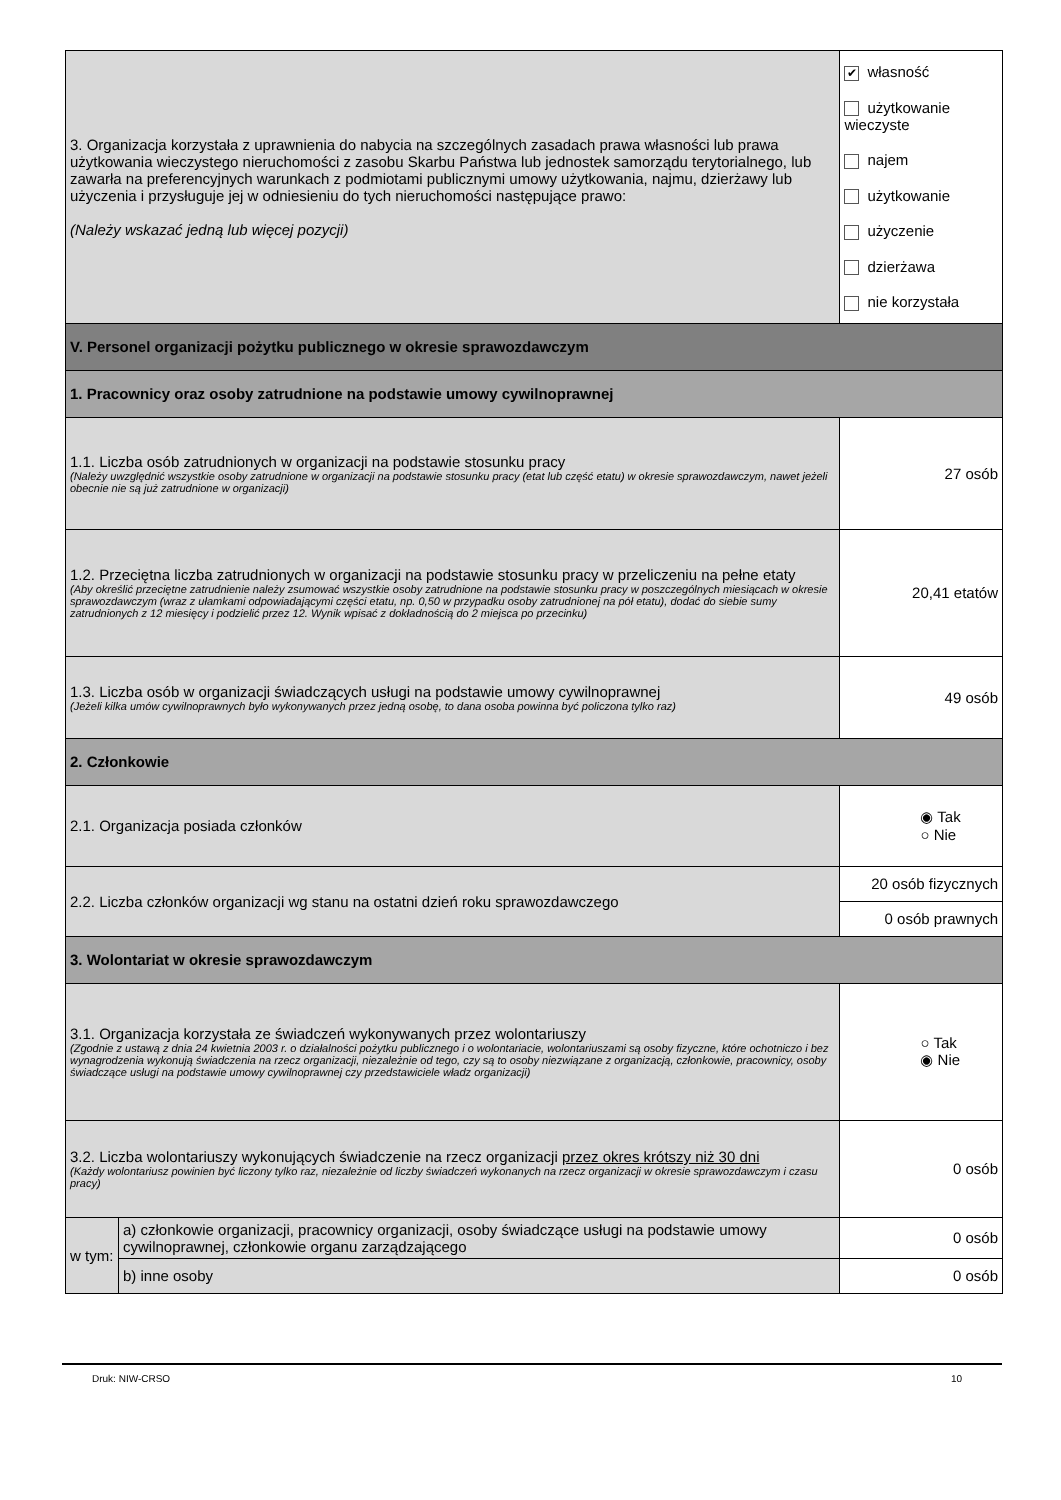| 3. Organizacja korzystała z uprawnienia do nabycia na szczególnych zasadach prawa własności lub prawa użytkowania wieczystego nieruchomości z zasobu Skarbu Państwa lub jednostek samorządu terytorialnego, lub zawarła na preferencyjnych warunkach z podmiotami publicznymi umowy użytkowania, najmu, dzierżawy lub użyczenia i przysługuje jej w odniesieniu do tych nieruchomości następujące prawo: (Należy wskazać jedną lub więcej pozycji) | | ✔ własność użytkowanie wieczyste najem użytkowanie użyczenie dzierżawa nie korzystała | |
| V. Personel organizacji pożytku publicznego w okresie sprawozdawczym | | | |
| 1. Pracownicy oraz osoby zatrudnione na podstawie umowy cywilnoprawnej | | | |
| 1.1. Liczba osób zatrudnionych w organizacji na podstawie stosunku pracy (Należy uwzględnić wszystkie osoby zatrudnione w organizacji na podstawie stosunku pracy (etat lub część etatu) w okresie sprawozdawczym, nawet jeżeli obecnie nie są już zatrudnione w organizacji) | | 27 osób | |
| 1.2. Przeciętna liczba zatrudnionych w organizacji na podstawie stosunku pracy w przeliczeniu na pełne etaty (Aby określić przeciętne zatrudnienie należy zsumować wszystkie osoby zatrudnione na podstawie stosunku pracy w poszczególnych miesiącach w okresie sprawozdawczym (wraz z ułamkami odpowiadającymi części etatu, np. 0,50 w przypadku osoby zatrudnionej na pół etatu), dodać do siebie sumy zatrudnionych z 12 miesięcy i podzielić przez 12. Wynik wpisać z dokładnością do 2 miejsca po przecinku) | | | 20,41 etatów |
| 1.3. Liczba osób w organizacji świadczących usługi na podstawie umowy cywilnoprawnej (Jeżeli kilka umów cywilnoprawnych było wykonywanych przez jedną osobę, to dana osoba powinna być policzona tylko raz) | | | 49 osób |
| 2. Członkowie | | | |
| 2.1. Organizacja posiada członków | | | ◉ Tak ○ Nie |
| 2.2. Liczba członków organizacji wg stanu na ostatni dzień roku sprawozdawczego | | 20 osób fizycznych | |
| | | 0 osób prawnych | |
| 3. Wolontariat w okresie sprawozdawczym | | | |
| 3.1. Organizacja korzystała ze świadczeń wykonywanych przez wolontariuszy (Zgodnie z ustawą z dnia 24 kwietnia 2003 r. o działalności pożytku publicznego i o wolontariacie, wolontariuszami są osoby fizyczne, które ochotniczo i bez wynagrodzenia wykonują świadczenia na rzecz organizacji, niezależnie od tego, czy są to osoby niezwiązane z organizacją, członkowie, pracownicy, osoby świadczące usługi na podstawie umowy cywilnoprawnej czy przedstawiciele władz organizacji) | | | ○ Tak ◉ Nie |
| 3.2. Liczba wolontariuszy wykonujących świadczenie na rzecz organizacji przez okres krótszy niż 30 dni (Każdy wolontariusz powinien być liczony tylko raz, niezależnie od liczby świadczeń wykonanych na rzecz organizacji w okresie sprawozdawczym i czasu pracy) | | | 0 osób |
| w tym: | a) członkowie organizacji, pracownicy organizacji, osoby świadczące usługi na podstawie umowy cywilnoprawnej, członkowie organu zarządzającego | | 0 osób |
| | b) inne osoby | | 0 osób |
Druk: NIW-CRSO 10